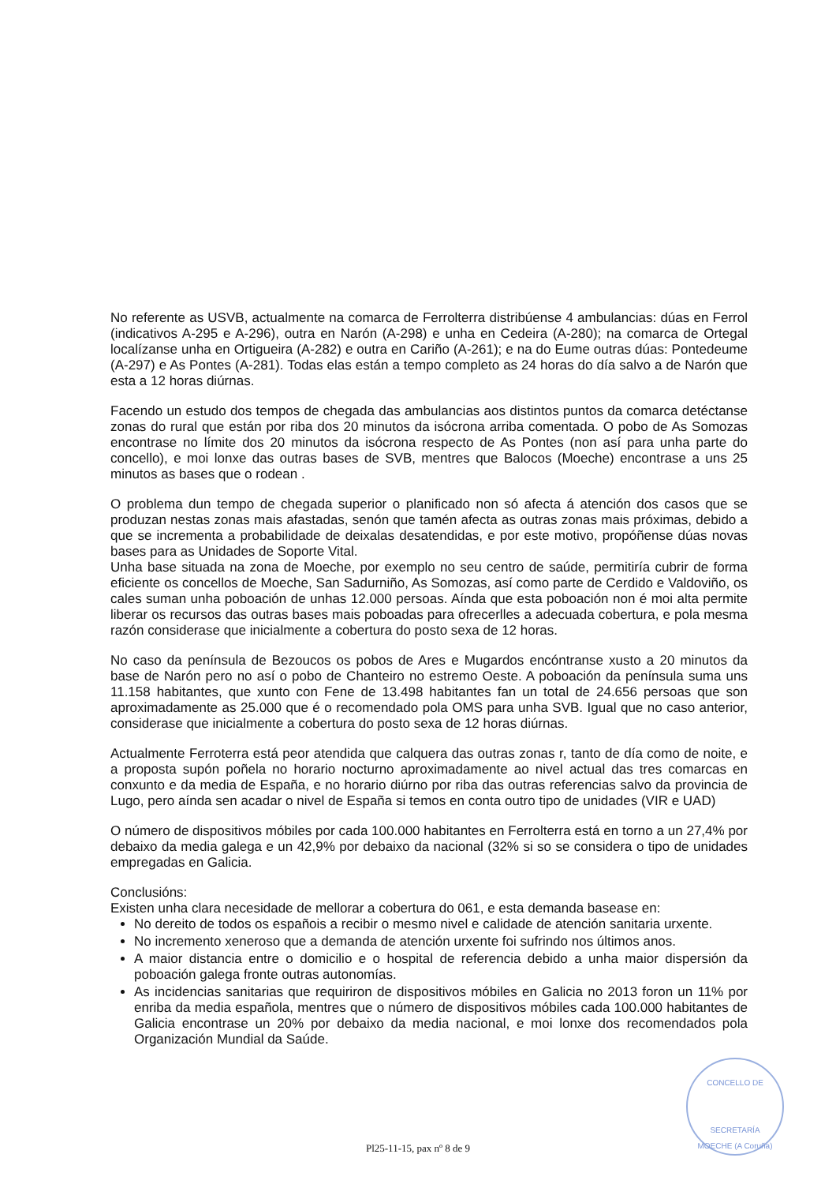No referente as USVB, actualmente na comarca de Ferrolterra distribúense 4 ambulancias: dúas en Ferrol (indicativos A-295 e A-296), outra en Narón (A-298) e unha en Cedeira (A-280); na comarca de Ortegal localízanse unha en Ortigueira (A-282) e outra en Cariño (A-261); e na do Eume outras dúas: Pontedeume (A-297) e As Pontes (A-281). Todas elas están a tempo completo as 24 horas do día salvo a de Narón que esta a 12 horas diúrnas.
Facendo un estudo dos tempos de chegada das ambulancias aos distintos puntos da comarca detéctanse zonas do rural que están por riba dos 20 minutos da isócrona arriba comentada. O pobo de As Somozas encontrase no límite dos 20 minutos da isócrona respecto de As Pontes (non así para unha parte do concello), e moi lonxe das outras bases de SVB, mentres que Balocos (Moeche) encontrase a uns 25 minutos as bases que o rodean .
O problema dun tempo de chegada superior o planificado non só afecta á atención dos casos que se produzan nestas zonas mais afastadas, senón que tamén afecta as outras zonas mais próximas, debido a que se incrementa a probabilidade de deixalas desatendidas, e por este motivo, propóñense dúas novas bases para as Unidades de Soporte Vital.
Unha base situada na zona de Moeche, por exemplo no seu centro de saúde, permitiría cubrir de forma eficiente os concellos de Moeche, San Sadurniño, As Somozas, así como parte de Cerdido e Valdoviño, os cales suman unha poboación de unhas 12.000 persoas. Aínda que esta poboación non é moi alta permite liberar os recursos das outras bases mais poboadas para ofrecerlles a adecuada cobertura, e pola mesma razón considerase que inicialmente a cobertura do posto sexa de 12 horas.
No caso da península de Bezoucos os pobos de Ares e Mugardos encóntranse xusto a 20 minutos da base de Narón pero no así o pobo de Chanteiro no estremo Oeste. A poboación da península suma uns 11.158 habitantes, que xunto con Fene de 13.498 habitantes fan un total de 24.656 persoas que son aproximadamente as 25.000 que é o recomendado pola OMS para unha SVB. Igual que no caso anterior, considerase que inicialmente a cobertura do posto sexa de 12 horas diúrnas.
Actualmente Ferroterra está peor atendida que calquera das outras zonas r, tanto de día como de noite, e a proposta supón poñela no horario nocturno aproximadamente ao nivel actual das tres comarcas en conxunto e da media de España, e no horario diúrno por riba das outras referencias salvo da provincia de Lugo, pero aínda sen acadar o nivel de España si temos en conta outro tipo de unidades (VIR e UAD)
O número de dispositivos móbiles por cada 100.000 habitantes en Ferrolterra está en torno a un 27,4% por debaixo da media galega e un 42,9% por debaixo da nacional (32% si so se considera o tipo de unidades empregadas en Galicia.
Conclusións:
Existen unha clara necesidade de mellorar a cobertura do 061, e esta demanda basease en:
No dereito de todos os españois a recibir o mesmo nivel e calidade de atención sanitaria urxente.
No incremento xeneroso que a demanda de atención urxente foi sufrindo nos últimos anos.
A maior distancia entre o domicilio e o hospital de referencia debido a unha maior dispersión da poboación galega fronte outras autonomías.
As incidencias sanitarias que requiriron de dispositivos móbiles en Galicia no 2013 foron un 11% por enriba da media española, mentres que o número de dispositivos móbiles cada 100.000 habitantes de Galicia encontrase un 20% por debaixo da media nacional, e moi lonxe dos recomendados pola Organización Mundial da Saúde.
CONCELLO DE
SECRETARÍA
MOECHE (A Coruña)
Pl25-11-15, pax nº 8 de 9